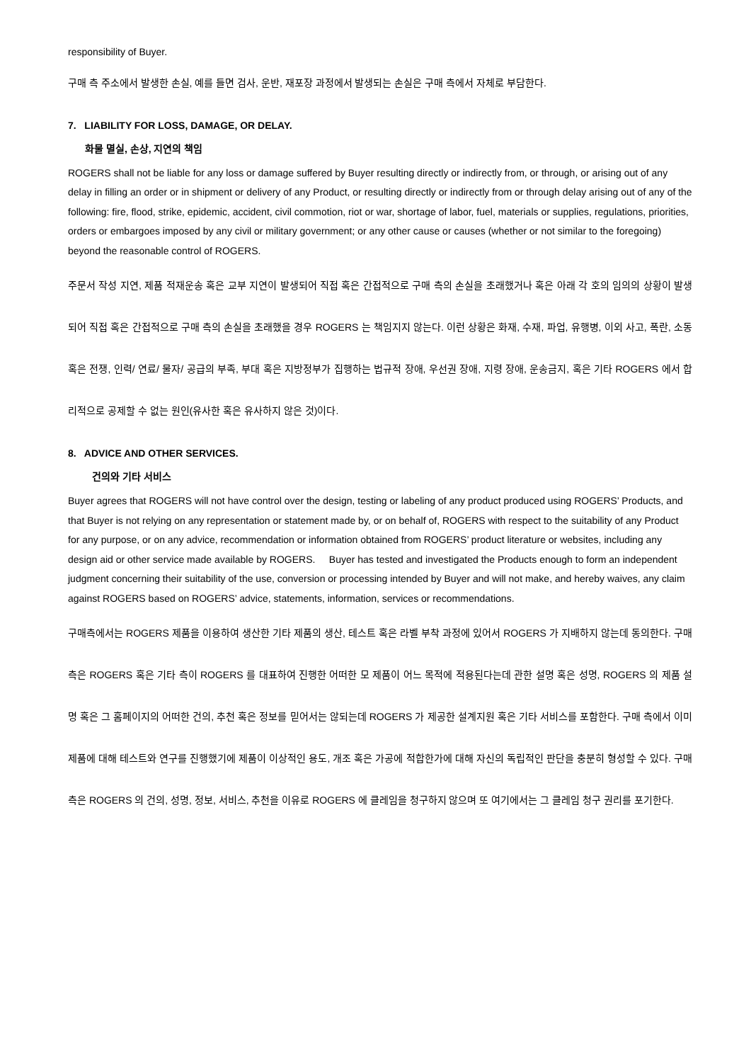responsibility of Buyer.
구매 측 주소에서 발생한 손실, 예를 들면 검사, 운반, 재포장 과정에서 발생되는 손실은 구매 측에서 자체로 부담한다.
7. LIABILITY FOR LOSS, DAMAGE, OR DELAY.
화물 멸실, 손상, 지연의 책임
ROGERS shall not be liable for any loss or damage suffered by Buyer resulting directly or indirectly from, or through, or arising out of any delay in filling an order or in shipment or delivery of any Product, or resulting directly or indirectly from or through delay arising out of any of the following: fire, flood, strike, epidemic, accident, civil commotion, riot or war, shortage of labor, fuel, materials or supplies, regulations, priorities, orders or embargoes imposed by any civil or military government; or any other cause or causes (whether or not similar to the foregoing) beyond the reasonable control of ROGERS.
주문서 작성 지연, 제품 적재운송 혹은 교부 지연이 발생되어 직접 혹은 간접적으로 구매 측의 손실을 초래했거나 혹은 아래 각 호의 임의의 상황이 발생되어 직접 혹은 간접적으로 구매 측의 손실을 초래했을 경우 ROGERS 는 책임지지 않는다. 이런 상황은 화재, 수재, 파업, 유행병, 이외 사고, 폭란, 소동 혹은 전쟁, 인력/ 연료/ 물자/ 공급의 부족, 부대 혹은 지방정부가 집행하는 법규적 장애, 우선권 장애, 지령 장애, 운송금지, 혹은 기타 ROGERS 에서 합리적으로 공제할 수 없는 원인(유사한 혹은 유사하지 않은 것)이다.
8. ADVICE AND OTHER SERVICES.
건의와 기타 서비스
Buyer agrees that ROGERS will not have control over the design, testing or labeling of any product produced using ROGERS’ Products, and that Buyer is not relying on any representation or statement made by, or on behalf of, ROGERS with respect to the suitability of any Product for any purpose, or on any advice, recommendation or information obtained from ROGERS’ product literature or websites, including any design aid or other service made available by ROGERS. Buyer has tested and investigated the Products enough to form an independent judgment concerning their suitability of the use, conversion or processing intended by Buyer and will not make, and hereby waives, any claim against ROGERS based on ROGERS’ advice, statements, information, services or recommendations.
구매측에서는 ROGERS 제품을 이용하여 생산한 기타 제품의 생산, 테스트 혹은 라벨 부착 과정에 있어서 ROGERS 가 지배하지 않는데 동의한다. 구매 측은 ROGERS 혹은 기타 측이 ROGERS 를 대표하여 진행한 어떠한 모 제품이 어느 목적에 적용된다는데 관한 설명 혹은 성명, ROGERS 의 제품 설명 혹은 그 홈페이지의 어떠한 건의, 추천 혹은 정보를 믿어서는 않되는데 ROGERS 가 제공한 설계지원 혹은 기타 서비스를 포함한다. 구매 측에서 이미 제품에 대해 테스트와 연구를 진행했기에 제품이 이상적인 용도, 개조 혹은 가공에 적합한가에 대해 자신의 독립적인 판단을 충분히 형성할 수 있다. 구매측은 ROGERS 의 건의, 성명, 정보, 서비스, 추천을 이유로 ROGERS 에 클레임을 청구하지 않으며 또 여기에서는 그 클레임 청구 권리를 포기한다.